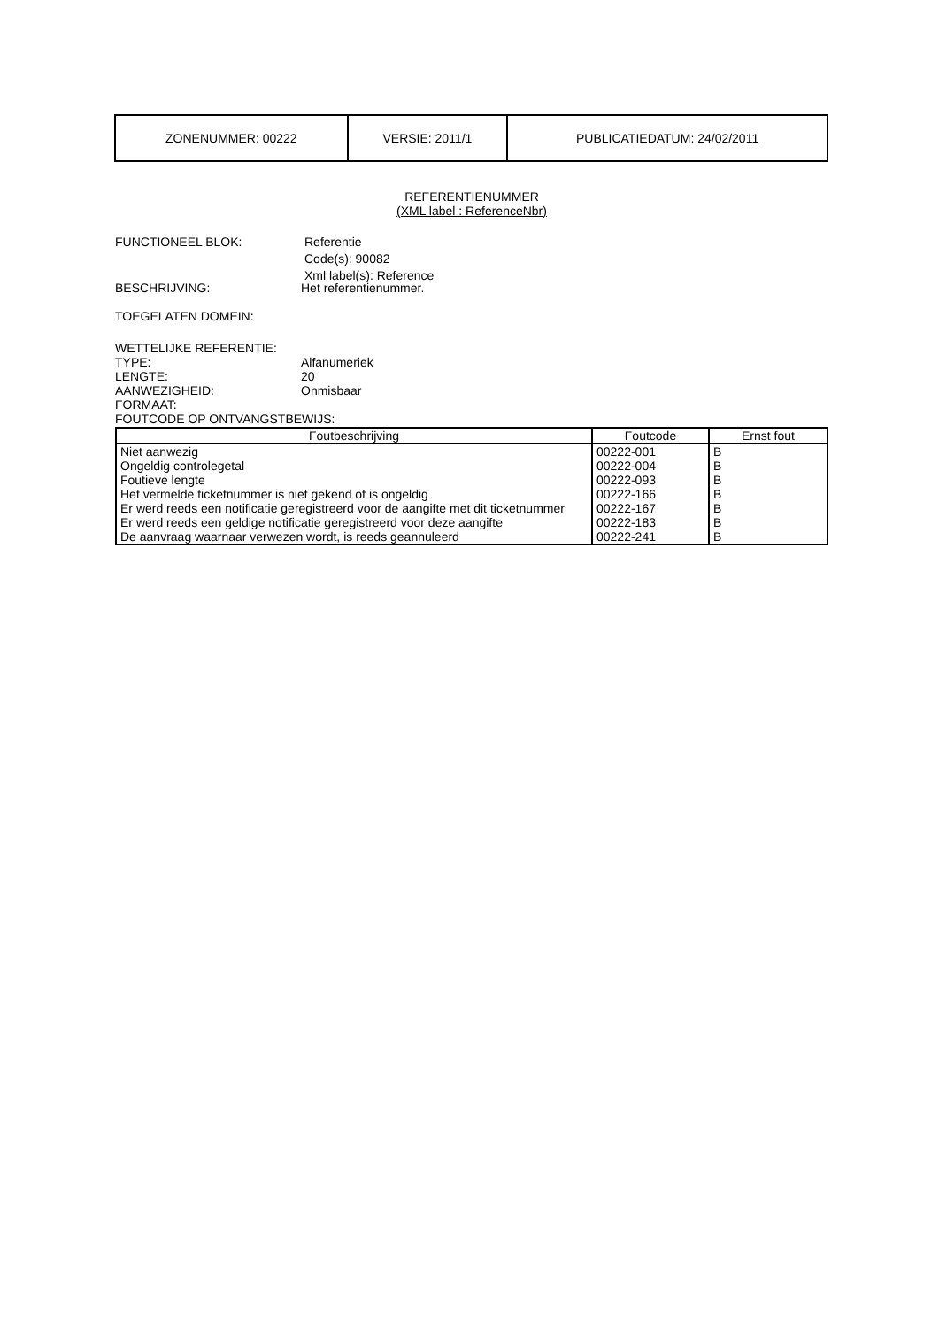| ZONENUMMER: 00222 | VERSIE: 2011/1 | PUBLICATIEDATUM: 24/02/2011 |
REFERENTIENUMMER
(XML label : ReferenceNbr)
FUNCTIONEEL BLOK: Referentie
Code(s): 90082
Xml label(s): Reference
BESCHRIJVING: Het referentienummer.
TOEGELATEN DOMEIN:
WETTELIJKE REFERENTIE:
TYPE: Alfanumeriek
LENGTE: 20
AANWEZIGHEID: Onmisbaar
FORMAAT:
FOUTCODE OP ONTVANGSTBEWIJS:
| Foutbeschrijving | Foutcode | Ernst fout |
| --- | --- | --- |
| Niet aanwezig | 00222-001 | B |
| Ongeldig controlegetal | 00222-004 | B |
| Foutieve lengte | 00222-093 | B |
| Het vermelde ticketnummer is niet gekend of is ongeldig | 00222-166 | B |
| Er werd reeds een notificatie geregistreerd voor de aangifte met dit ticketnummer | 00222-167 | B |
| Er werd reeds een geldige notificatie geregistreerd voor deze aangifte | 00222-183 | B |
| De aanvraag waarnaar verwezen wordt, is reeds geannuleerd | 00222-241 | B |